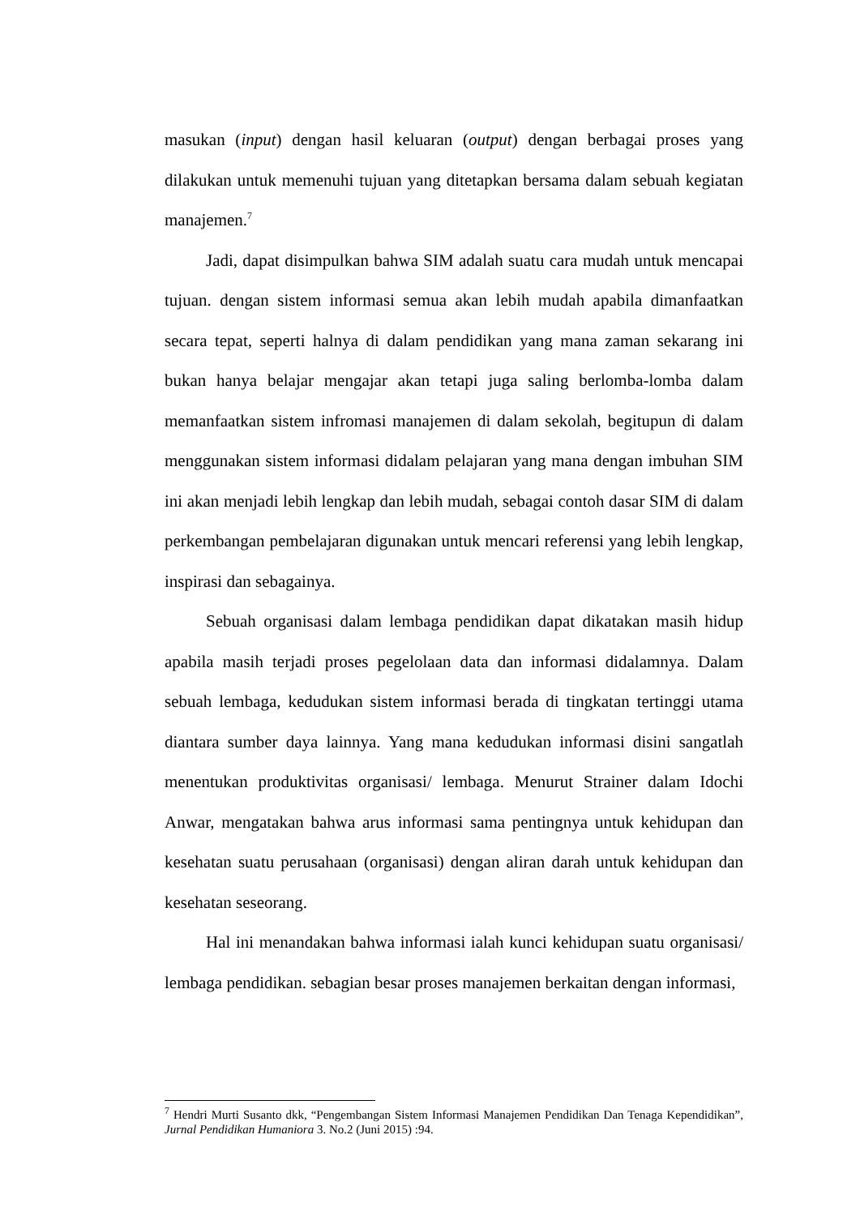masukan (input) dengan hasil keluaran (output) dengan berbagai proses yang dilakukan untuk memenuhi tujuan yang ditetapkan bersama dalam sebuah kegiatan manajemen.<sup>7</sup>
Jadi, dapat disimpulkan bahwa SIM adalah suatu cara mudah untuk mencapai tujuan. dengan sistem informasi semua akan lebih mudah apabila dimanfaatkan secara tepat, seperti halnya di dalam pendidikan yang mana zaman sekarang ini bukan hanya belajar mengajar akan tetapi juga saling berlomba-lomba dalam memanfaatkan sistem infromasi manajemen di dalam sekolah, begitupun di dalam menggunakan sistem informasi didalam pelajaran yang mana dengan imbuhan SIM ini akan menjadi lebih lengkap dan lebih mudah, sebagai contoh dasar SIM di dalam perkembangan pembelajaran digunakan untuk mencari referensi yang lebih lengkap, inspirasi dan sebagainya.
Sebuah organisasi dalam lembaga pendidikan dapat dikatakan masih hidup apabila masih terjadi proses pegelolaan data dan informasi didalamnya. Dalam sebuah lembaga, kedudukan sistem informasi berada di tingkatan tertinggi utama diantara sumber daya lainnya. Yang mana kedudukan informasi disini sangatlah menentukan produktivitas organisasi/ lembaga. Menurut Strainer dalam Idochi Anwar, mengatakan bahwa arus informasi sama pentingnya untuk kehidupan dan kesehatan suatu perusahaan (organisasi) dengan aliran darah untuk kehidupan dan kesehatan seseorang.
Hal ini menandakan bahwa informasi ialah kunci kehidupan suatu organisasi/ lembaga pendidikan. sebagian besar proses manajemen berkaitan dengan informasi,
<sup>7</sup> Hendri Murti Susanto dkk, “Pengembangan Sistem Informasi Manajemen Pendidikan Dan Tenaga Kependidikan”, Jurnal Pendidikan Humaniora 3. No.2 (Juni 2015) :94.